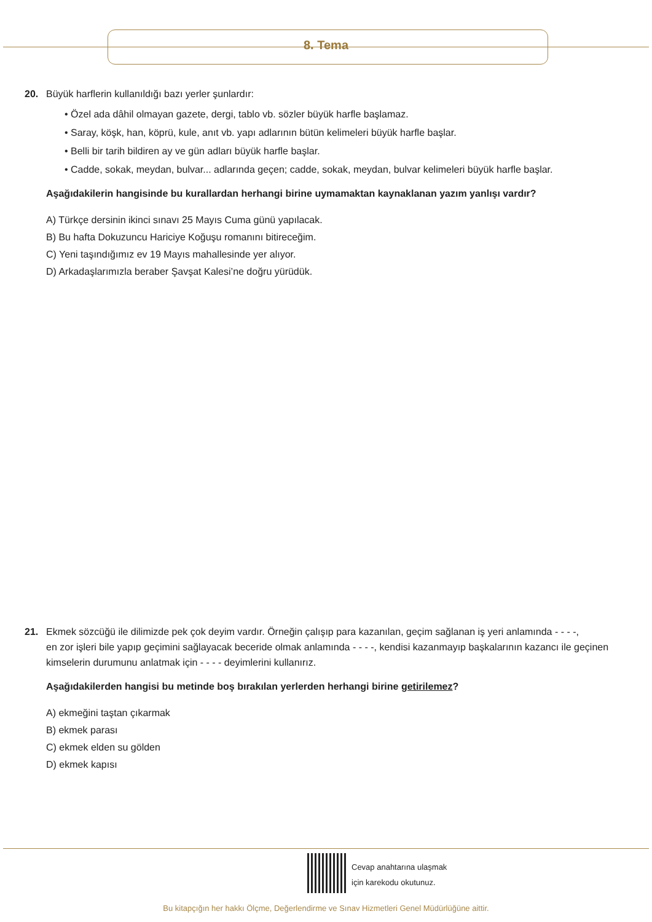8. Tema
20. Büyük harflerin kullanıldığı bazı yerler şunlardır:
• Özel ada dâhil olmayan gazete, dergi, tablo vb. sözler büyük harfle başlamaz.
• Saray, köşk, han, köprü, kule, anıt vb. yapı adlarının bütün kelimeleri büyük harfle başlar.
• Belli bir tarih bildiren ay ve gün adları büyük harfle başlar.
• Cadde, sokak, meydan, bulvar... adlarında geçen; cadde, sokak, meydan, bulvar kelimeleri büyük harfle başlar.
Aşağıdakilerin hangisinde bu kurallardan herhangi birine uymamaktan kaynaklanan yazım yanlışı vardır?
A) Türkçe dersinin ikinci sınavı 25 Mayıs Cuma günü yapılacak.
B) Bu hafta Dokuzuncu Hariciye Koğuşu romanını bitireceğim.
C) Yeni taşındığımız ev 19 Mayıs mahallesinde yer alıyor.
D) Arkadaşlarımızla beraber Şavşat Kalesi’ne doğru yürüdük.
21. Ekmek sözcüğü ile dilimizde pek çok deyim vardır. Örneğin çalışıp para kazanılan, geçim sağlanan iş yeri anlamında - - - -,
en zor işleri bile yapıp geçimini sağlayacak beceride olmak anlamında - - - -, kendisi kazanmayıp başkalarının kazancı ile geçinen kimselerin durumunu anlatmak için - - - - deyimlerini kullanırız.
Aşağıdakilerden hangisi bu metinde boş bırakılan yerlerden herhangi birine getirilemez?
A) ekmeğini taştan çıkarmak
B) ekmek parası
C) ekmek elden su gölden
D) ekmek kapısı
Cevap anahtarına ulaşmak
için karekodu okutunuz.
Bu kitapçığın her hakkı Ölçme, Değerlendirme ve Sınav Hizmetleri Genel Müdürlüğüne aittir.